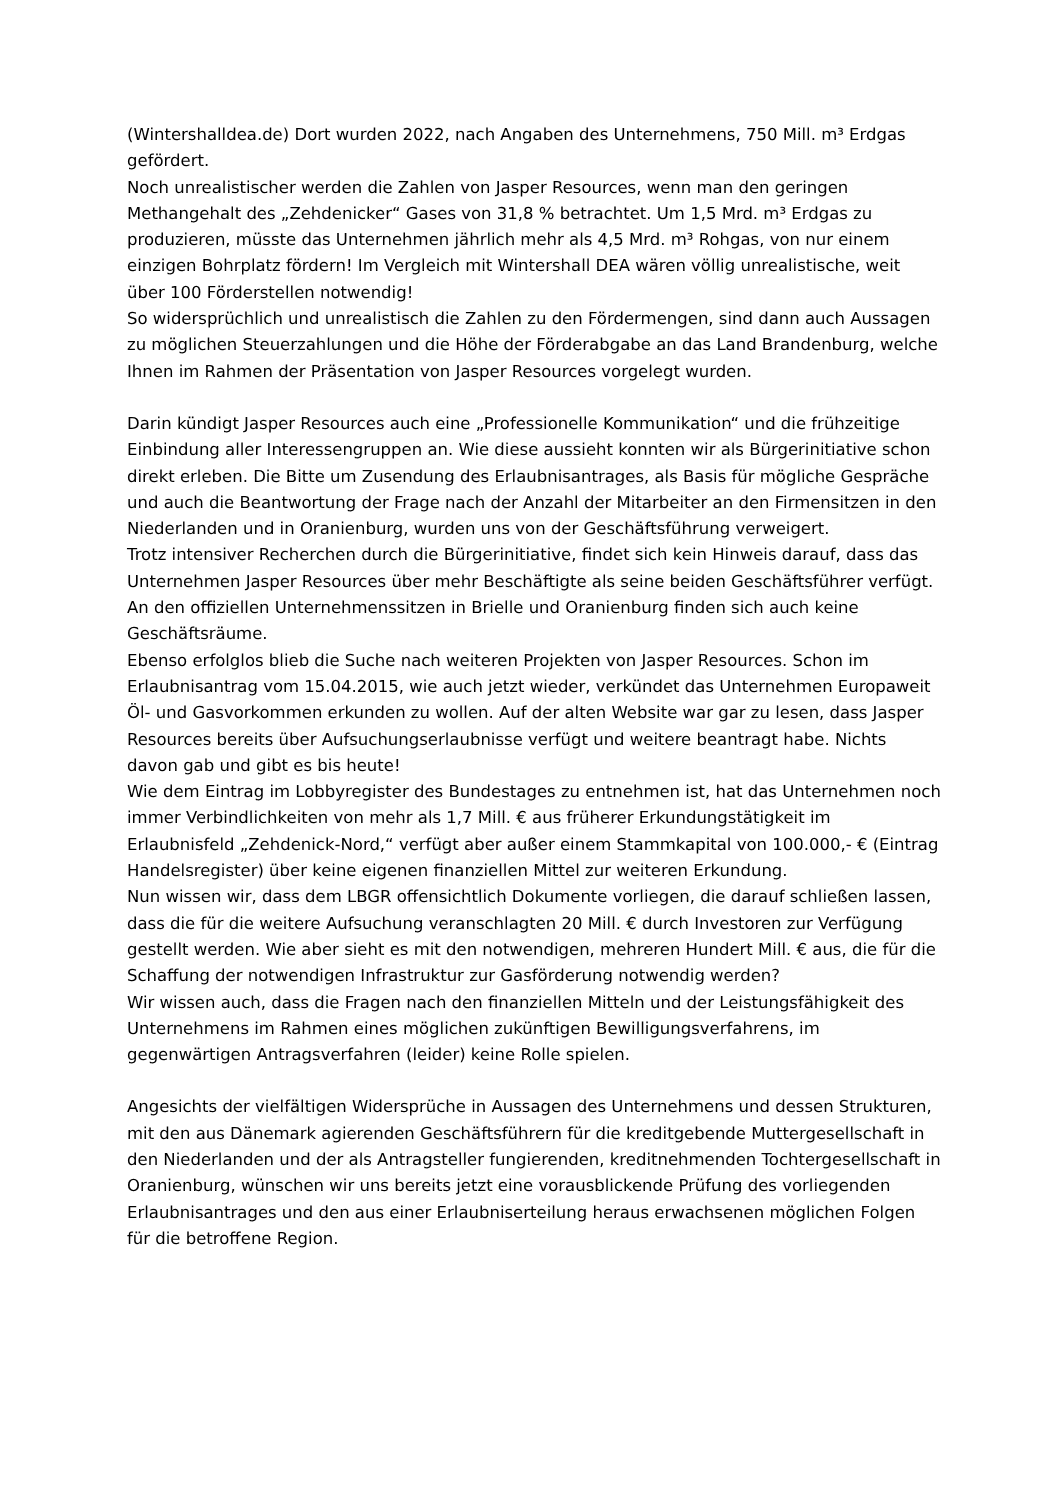(Wintershalldea.de) Dort wurden 2022, nach Angaben des Unternehmens, 750 Mill. m³ Erdgas gefördert.
Noch unrealistischer werden die Zahlen von Jasper Resources, wenn man den geringen Methangehalt des „Zehdenicker“ Gases von 31,8 % betrachtet. Um 1,5 Mrd. m³ Erdgas zu produzieren, müsste das Unternehmen jährlich mehr als 4,5 Mrd. m³ Rohgas, von nur einem einzigen Bohrplatz fördern! Im Vergleich mit Wintershall DEA wären völlig unrealistische, weit über 100 Förderstellen notwendig!
So widersprüchlich und unrealistisch die Zahlen zu den Fördermengen, sind dann auch Aussagen zu möglichen Steuerzahlungen und die Höhe der Förderabgabe an das Land Brandenburg, welche Ihnen im Rahmen der Präsentation von Jasper Resources vorgelegt wurden.
Darin kündigt Jasper Resources auch eine „Professionelle Kommunikation“ und die frühzeitige Einbindung aller Interessengruppen an. Wie diese aussieht konnten wir als Bürgerinitiative schon direkt erleben. Die Bitte um Zusendung des Erlaubnisantrages, als Basis für mögliche Gespräche und auch die Beantwortung der Frage nach der Anzahl der Mitarbeiter an den Firmensitzen in den Niederlanden und in Oranienburg, wurden uns von der Geschäftsführung verweigert.
Trotz intensiver Recherchen durch die Bürgerinitiative, findet sich kein Hinweis darauf, dass das Unternehmen Jasper Resources über mehr Beschäftigte als seine beiden Geschäftsführer verfügt. An den offiziellen Unternehmenssitzen in Brielle und Oranienburg finden sich auch keine Geschäftsräume.
Ebenso erfolglos blieb die Suche nach weiteren Projekten von Jasper Resources. Schon im Erlaubnisantrag vom 15.04.2015, wie auch jetzt wieder, verkündet das Unternehmen Europaweit Öl- und Gasvorkommen erkunden zu wollen. Auf der alten Website war gar zu lesen, dass Jasper Resources bereits über Aufsuchungserlaubnisse verfügt und weitere beantragt habe. Nichts davon gab und gibt es bis heute!
Wie dem Eintrag im Lobbyregister des Bundestages zu entnehmen ist, hat das Unternehmen noch immer Verbindlichkeiten von mehr als 1,7 Mill. € aus früherer Erkundungstätigkeit im Erlaubnisfeld „Zehdenick-Nord,“ verfügt aber außer einem Stammkapital von 100.000,- € (Eintrag Handelsregister) über keine eigenen finanziellen Mittel zur weiteren Erkundung.
Nun wissen wir, dass dem LBGR offensichtlich Dokumente vorliegen, die darauf schließen lassen, dass die für die weitere Aufsuchung veranschlagten 20 Mill. € durch Investoren zur Verfügung gestellt werden. Wie aber sieht es mit den notwendigen, mehreren Hundert Mill. € aus, die für die Schaffung der notwendigen Infrastruktur zur Gasförderung notwendig werden?
Wir wissen auch, dass die Fragen nach den finanziellen Mitteln und der Leistungsfähigkeit des Unternehmens im Rahmen eines möglichen zukünftigen Bewilligungsverfahrens, im gegenwärtigen Antragsverfahren (leider) keine Rolle spielen.
Angesichts der vielfältigen Widersprüche in Aussagen des Unternehmens und dessen Strukturen, mit den aus Dänemark agierenden Geschäftsführern für die kreditgebende Muttergesellschaft in den Niederlanden und der als Antragsteller fungierenden, kreditnehmenden Tochtergesellschaft in Oranienburg, wünschen wir uns bereits jetzt eine vorausblickende Prüfung des vorliegenden Erlaubnisantrages und den aus einer Erlaubniserteilung heraus erwachsenen möglichen Folgen für die betroffene Region.